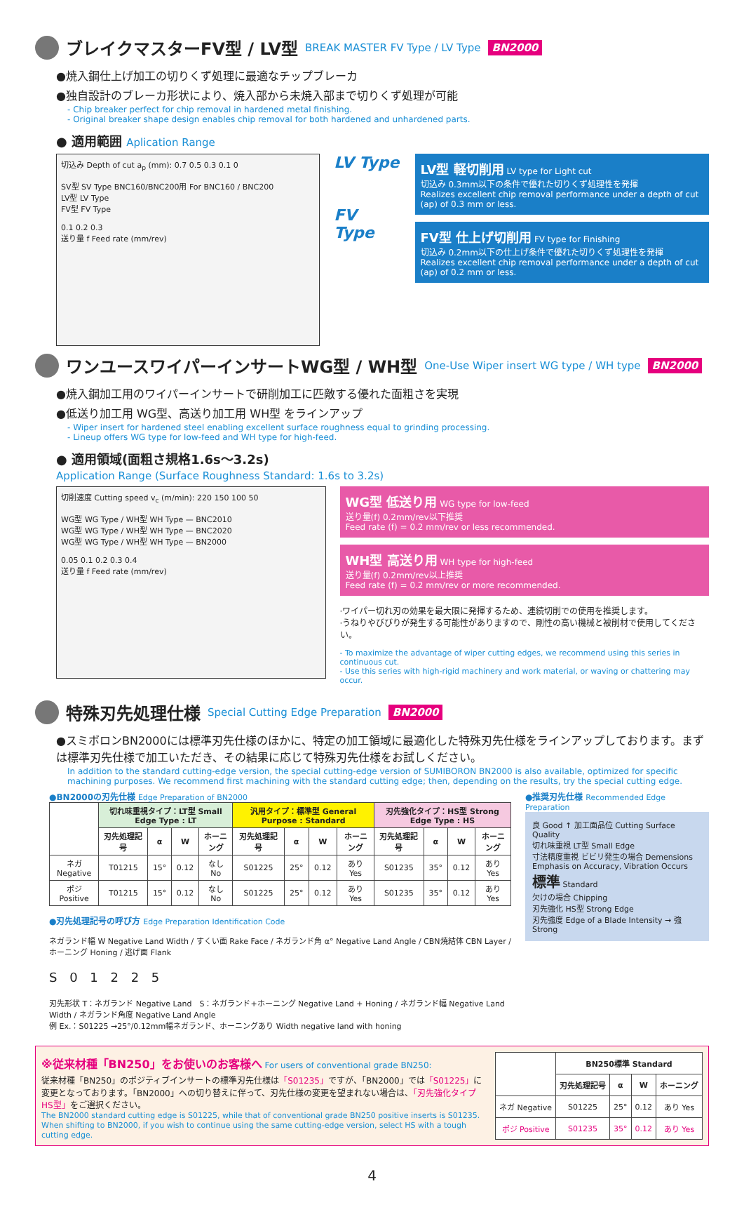ブレイクマスターFV型 / LV型 BREAK MASTER FV Type / LV Type BN2000
●焼入鋼仕上げ加工の切りくず処理に最適なチップブレーカ
●独自設計のブレーカ形状により、焼入部から未焼入部まで切りくず処理が可能
- Chip breaker perfect for chip removal in hardened metal finishing.
- Original breaker shape design enables chip removal for both hardened and unhardened parts.
● 適用範囲 Aplication Range
切込み Depth of cut a<sub>p</sub> (mm): 0.7 0.5 0.3 0.1 0
SV型 SV Type BNC160/BNC200用 For BNC160 / BNC200
LV型 LV Type
FV型 FV Type
0.1 0.2 0.3
送り量 f Feed rate (mm/rev)
LV Type
FV Type
LV型 軽切削用 LV type for Light cut
切込み 0.3mm以下の条件で優れた切りくず処理性を発揮
Realizes excellent chip removal performance under a depth of cut (ap) of 0.3 mm or less.
FV型 仕上げ切削用 FV type for Finishing
切込み 0.2mm以下の仕上げ条件で優れた切りくず処理性を発揮
Realizes excellent chip removal performance under a depth of cut (ap) of 0.2 mm or less.
ワンユースワイパーインサートWG型 / WH型 One-Use Wiper insert WG type / WH type BN2000
●焼入鋼加工用のワイパーインサートで研削加工に匹敵する優れた面粗さを実現
●低送り加工用 WG型、高送り加工用 WH型 をラインアップ
- Wiper insert for hardened steel enabling excellent surface roughness equal to grinding processing.
- Lineup offers WG type for low-feed and WH type for high-feed.
● 適用領域(面粗さ規格1.6s〜3.2s)
Application Range (Surface Roughness Standard: 1.6s to 3.2s)
切削速度 Cutting speed v<sub>c</sub> (m/min): 220 150 100 50
WG型 WG Type / WH型 WH Type — BNC2010
WG型 WG Type / WH型 WH Type — BNC2020
WG型 WG Type / WH型 WH Type — BN2000
0.05 0.1 0.2 0.3 0.4
送り量 f Feed rate (mm/rev)
WG型 低送り用 WG type for low-feed
送り量(f) 0.2mm/rev以下推奨
Feed rate (f) = 0.2 mm/rev or less recommended.
WH型 高送り用 WH type for high-feed
送り量(f) 0.2mm/rev以上推奨
Feed rate (f) = 0.2 mm/rev or more recommended.
·ワイパー切れ刃の効果を最大限に発揮するため、連続切削での使用を推奨します。
·うねりやびびりが発生する可能性がありますので、剛性の高い機械と被削材で使用してください。
- To maximize the advantage of wiper cutting edges, we recommend using this series in continuous cut.
- Use this series with high-rigid machinery and work material, or waving or chattering may occur.
特殊刃先処理仕様 Special Cutting Edge Preparation BN2000
●スミボロンBN2000には標準刃先仕様のほかに、特定の加工領域に最適化した特殊刃先仕様をラインアップしております。まずは標準刃先仕様で加工いただき、その結果に応じて特殊刃先仕様をお試しください。
In addition to the standard cutting-edge version, the special cutting-edge version of SUMIBORON BN2000 is also available, optimized for specific machining purposes. We recommend first machining with the standard cutting edge; then, depending on the results, try the special cutting edge.
●BN2000の刃先仕様 Edge Preparation of BN2000
| | 切れ味重視タイプ：LT型 Small Edge Type : LT | | | | 汎用タイプ：標準型 General Purpose : Standard | | | | 刃先強化タイプ：HS型 Strong Edge Type : HS | | | |
| --- | --- | --- | --- | --- | --- | --- | --- | --- | --- | --- | --- | --- |
| | 刃先処理記号 | α | W | ホーニング | 刃先処理記号 | α | W | ホーニング | 刃先処理記号 | α | W | ホーニング |
| ネガ Negative | T01215 | 15° | 0.12 | なし No | S01225 | 25° | 0.12 | あり Yes | S01235 | 35° | 0.12 | あり Yes |
| ポジ Positive | T01215 | 15° | 0.12 | なし No | S01225 | 25° | 0.12 | あり Yes | S01235 | 35° | 0.12 | あり Yes |
●刃先処理記号の呼び方 Edge Preparation Identification Code
ネガランド幅 W Negative Land Width / すくい面 Rake Face / ネガランド角 α° Negative Land Angle / CBN焼結体 CBN Layer / ホーニング Honing / 逃げ面 Flank
S 0 1 2 2 5
刃先形状 T：ネガランド Negative Land　S：ネガランド+ホーニング Negative Land + Honing / ネガランド幅 Negative Land Width / ネガランド角度 Negative Land Angle
例 Ex.：S01225 →25°/0.12mm幅ネガランド、ホーニングあり Width negative land with honing
●推奨刃先仕様 Recommended Edge Preparation
良 Good ↑ 加工面品位 Cutting Surface Quality
切れ味重視 LT型 Small Edge
寸法精度重視 ビビリ発生の場合 Demensions Emphasis on Accuracy, Vibration Occurs
標準 Standard
欠けの場合 Chipping
刃先強化 HS型 Strong Edge
刃先強度 Edge of a Blade Intensity → 強 Strong
※従来材種「BN250」をお使いのお客様へ For users of conventional grade BN250:
従来材種「BN250」のポジティブインサートの標準刃先仕様は「S01235」ですが、「BN2000」では「S01225」に変更となっております。「BN2000」への切り替えに伴って、刃先仕様の変更を望まれない場合は、「刃先強化タイプ HS型」をご選択ください。
The BN2000 standard cutting edge is S01225, while that of conventional grade BN250 positive inserts is S01235.
When shifting to BN2000, if you wish to continue using the same cutting-edge version, select HS with a tough cutting edge.
| | BN250標準 Standard | | | |
| --- | --- | --- | --- | --- |
| | 刃先処理記号 | α | W | ホーニング |
| ネガ Negative | S01225 | 25° | 0.12 | あり Yes |
| ポジ Positive | S01235 | 35° | 0.12 | あり Yes |
4